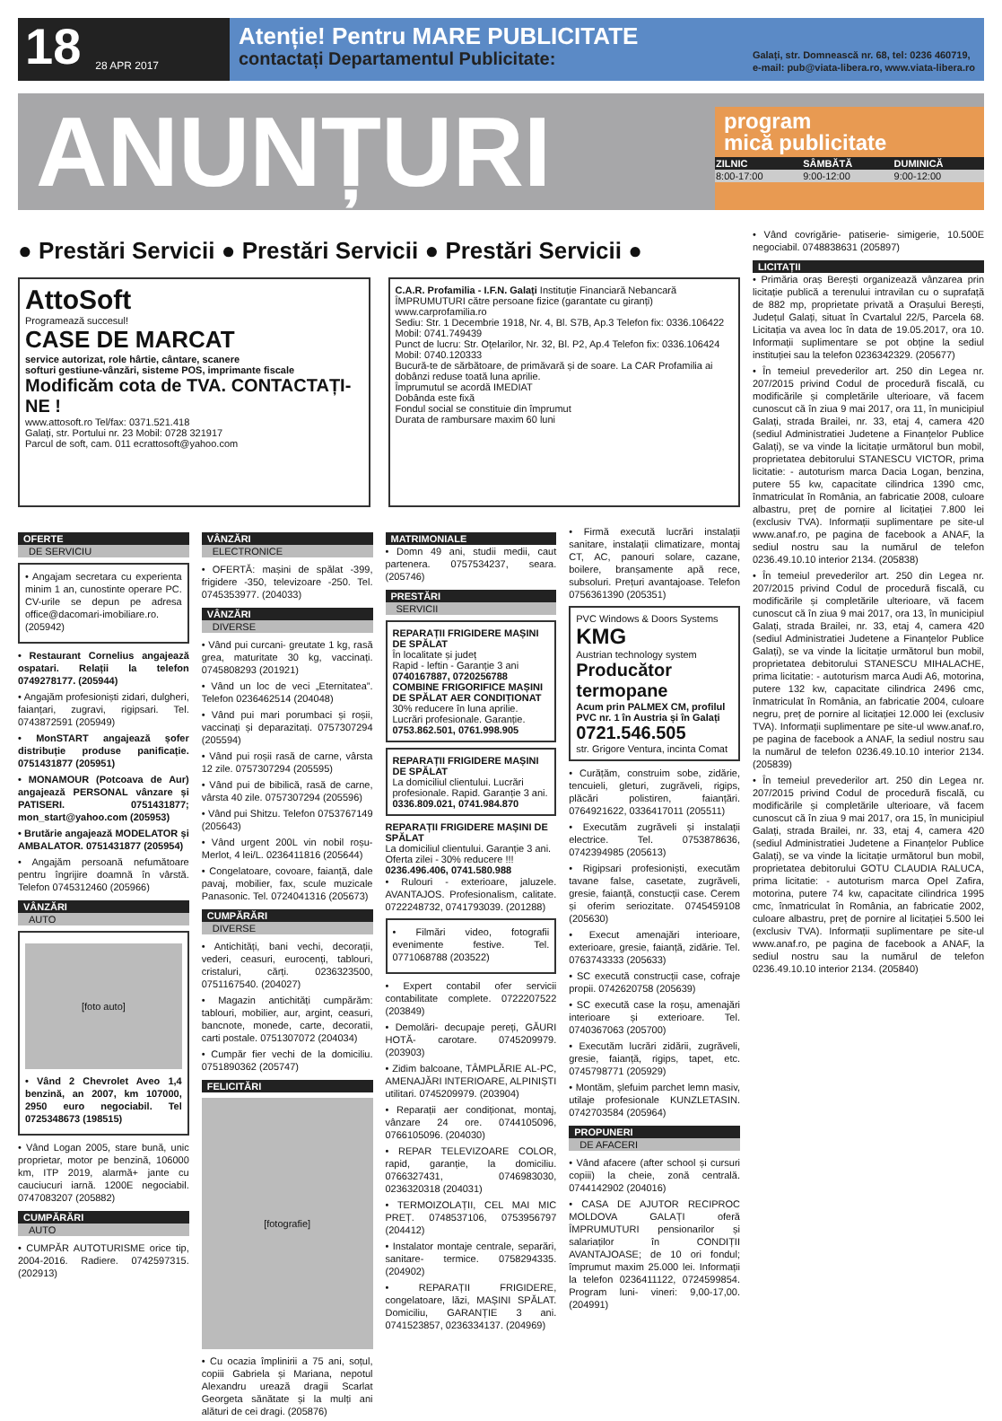18 28 APR 2017
Atenție! Pentru MARE PUBLICITATE
contactați Departamentul Publicitate:
Galați, str. Domnească nr. 68, tel: 0236 460719,
e-mail: pub@viata-libera.ro, www.viata-libera.ro
ANUNȚURI
program
mică publicitate
| ZILNIC | SÂMBĂTĂ | DUMINICĂ |
| --- | --- | --- |
| 8:00-17:00 | 9:00-12:00 | 9:00-12:00 |
● Prestări Servicii ● Prestări Servicii ● Prestări Servicii ●
AttoSoft
Programează succesul!
CASE DE MARCAT
service autorizat, role hârtie, cântare, scanere
softuri gestiune-vânzări, sisteme POS, imprimante fiscale
Modificăm cota de TVA. CONTACTAȚI-NE !
www.attosoft.ro Tel/fax: 0371.521.418
Galați, str. Portului nr. 23 Mobil: 0728 321917
Parcul de soft, cam. 011 ecrattosoft@yahoo.com
C.A.R. Profamilia - I.F.N. Galați Instituție Financiară Nebancară
ÎMPRUMUTURI către persoane fizice (garantate cu giranți)
www.carprofamilia.ro
Sediu: Str. 1 Decembrie 1918, Nr. 4, Bl. S7B, Ap.3 Telefon fix: 0336.106422 Mobil: 0741.749439
Punct de lucru: Str. Oțelarilor, Nr. 32, Bl. P2, Ap.4 Telefon fix: 0336.106424 Mobil: 0740.120333
Bucură-te de sărbătoare, de primăvară și de soare. La CAR Profamilia ai dobânzi reduse toată luna aprilie.
Împrumutul se acordă IMEDIAT
Dobânda este fixă
Fondul social se constituie din împrumut
Durata de rambursare maxim 60 luni
OFERTE
DE SERVICIU
• Angajam secretara cu experienta minim 1 an, cunostinte operare PC. CV-urile se depun pe adresa office@dacomari-imobiliare.ro. (205942)
• Restaurant Cornelius angajează ospatari. Relații la telefon 0749278177. (205944)
• Angajăm profesioniști zidari, dulgheri, faianțari, zugravi, rigipsari. Tel. 0743872591 (205949)
• MonSTART angajează șofer distribuție produse panificație. 0751431877 (205951)
• MONAMOUR (Potcoava de Aur) angajează PERSONAL vânzare și PATISERI. 0751431877; mon_start@yahoo.com (205953)
• Brutărie angajează MODELATOR și AMBALATOR. 0751431877 (205954)
• Angajăm persoană nefumătoare pentru îngrijire doamnă în vârstă. Telefon 0745312460 (205966)
VÂNZĂRI
AUTO
[foto auto]
• Vând 2 Chevrolet Aveo 1,4 benzină, an 2007, km 107000, 2950 euro negociabil. Tel 0725348673 (198515)
• Vând Logan 2005, stare bună, unic proprietar, motor pe benzină, 106000 km, ITP 2019, alarmă+ jante cu cauciucuri iarnă. 1200E negociabil. 0747083207 (205882)
CUMPĂRĂRI
AUTO
• CUMPĂR AUTOTURISME orice tip, 2004-2016. Radiere. 0742597315. (202913)
VÂNZĂRI
ELECTRONICE
• OFERTĂ: mașini de spălat -399, frigidere -350, televizoare -250. Tel. 0745353977. (204033)
VÂNZĂRI
DIVERSE
• Vând pui curcani- greutate 1 kg, rasă grea, maturitate 30 kg, vaccinați. 0745808293 (201921)
• Vând un loc de veci „Eternitatea”. Telefon 0236462514 (204048)
• Vând pui mari porumbaci și roșii, vaccinați și deparazitați. 0757307294 (205594)
• Vând pui roșii rasă de carne, vârsta 12 zile. 0757307294 (205595)
• Vând pui de bibilică, rasă de carne, vârsta 40 zile. 0757307294 (205596)
• Vând pui Shitzu. Telefon 0753767149 (205643)
• Vând urgent 200L vin nobil roșu-Merlot, 4 lei/L. 0236411816 (205644)
• Congelatoare, covoare, faianță, dale pavaj, mobilier, fax, scule muzicale Panasonic. Tel. 0724041316 (205673)
CUMPĂRĂRI
DIVERSE
• Antichități, bani vechi, decorații, vederi, ceasuri, eurocenți, tablouri, cristaluri, cărți. 0236323500, 0751167540. (204027)
• Magazin antichități cumpărăm: tablouri, mobilier, aur, argint, ceasuri, bancnote, monede, carte, decoratii, carti postale. 0751307072 (204034)
• Cumpăr fier vechi de la domiciliu. 0751890362 (205747)
FELICITĂRI
[fotografie]
• Cu ocazia împlinirii a 75 ani, soțul, copiii Gabriela și Mariana, nepotul Alexandru urează dragii Scarlat Georgeta sănătate și la mulți ani alături de cei dragi. (205876)
MATRIMONIALE
• Domn 49 ani, studii medii, caut partenera. 0757534237, seara. (205746)
PRESTĂRI
SERVICII
REPARAȚII FRIGIDERE MAȘINI DE SPĂLAT
În localitate și județ
Rapid - leftin - Garanție 3 ani
0740167887, 0720256788
COMBINE FRIGORIFICE MAȘINI DE SPĂLAT AER CONDIȚIONAT
30% reducere în luna aprilie. Lucrări profesionale. Garanție.
0753.862.501, 0761.998.905
REPARAȚII FRIGIDERE MAȘINI DE SPĂLAT
La domiciliul clientului. Lucrări profesionale. Rapid. Garanție 3 ani.
0336.809.021, 0741.984.870
REPARAȚII FRIGIDERE MAȘINI DE SPĂLAT
La domiciliul clientului. Garanție 3 ani. Oferta zilei - 30% reducere !!!
0236.496.406, 0741.580.988
• Rulouri - exterioare, jaluzele. AVANTAJOS. Profesionalism, calitate. 0722248732, 0741793039. (201288)
• Filmări video, fotografii evenimente festive. Tel. 0771068788 (203522)
• Expert contabil ofer servicii contabilitate complete. 0722207522 (203849)
• Demolări- decupaje pereți, GĂURI HOTĂ- carotare. 0745209979. (203903)
• Zidim balcoane, TÂMPLĂRIE AL-PC, AMENAJĂRI INTERIOARE, ALPINIȘTI utilitari. 0745209979. (203904)
• Reparații aer condiționat, montaj, vânzare 24 ore. 0744105096, 0766105096. (204030)
• REPAR TELEVIZOARE COLOR, rapid, garanție, la domiciliu. 0766327431, 0746983030, 0236320318 (204031)
• TERMOIZOLAȚII, CEL MAI MIC PREȚ. 0748537106, 0753956797 (204412)
• Instalator montaje centrale, separări, sanitare- termice. 0758294335. (204902)
• REPARAȚII FRIGIDERE, congelatoare, lăzi, MAȘINI SPĂLAT. Domiciliu, GARANȚIE 3 ani. 0741523857, 0236334137. (204969)
• Firmă execută lucrări instalații sanitare, instalații climatizare, montaj CT, AC, panouri solare, cazane, boilere, branșamente apă rece, subsoluri. Prețuri avantajoase. Telefon 0756361390 (205351)
PVC Windows & Doors Systems KMG
Austrian technology system
Producător termopane
Acum prin PALMEX CM, profilul PVC nr. 1 în Austria și în Galați
0721.546.505
str. Grigore Ventura, incinta Comat
• Curățăm, construim sobe, zidărie, tencuieli, gleturi, zugrăveli, rigips, plăcări polistiren, faianțări. 0764921622, 0336417011 (205511)
• Executăm zugrăveli și instalații electrice. Tel. 0753878636, 0742394985 (205613)
• Rigipsari profesioniști, executăm tavane false, casetate, zugrăveli, gresie, faianță, constucții case. Cerem și oferim seriozitate. 0745459108 (205630)
• Execut amenajări interioare, exterioare, gresie, faianță, zidărie. Tel. 0763743333 (205633)
• SC execută construcții case, cofraje propii. 0742620758 (205639)
• SC execută case la roșu, amenajări interioare și exterioare. Tel. 0740367063 (205700)
• Executăm lucrări zidării, zugrăveli, gresie, faianță, rigips, tapet, etc. 0745798771 (205929)
• Montăm, șlefuim parchet lemn masiv, utilaje profesionale KUNZLETASIN. 0742703584 (205964)
PROPUNERI
DE AFACERI
• Vând afacere (after school și cursuri copiii) la cheie, zonă centrală. 0744142902 (204016)
• CASA DE AJUTOR RECIPROC MOLDOVA GALAȚI oferă ÎMPRUMUTURI pensionarilor și salariaților în CONDIȚII AVANTAJOASE; de 10 ori fondul; împrumut maxim 25.000 lei. Informații la telefon 0236411122, 0724599854. Program luni- vineri: 9,00-17,00. (204991)
• Vând covrigărie- patiserie- simigerie, 10.500E negociabil. 0748838631 (205897)
LICITAȚII
• Primăria oraș Berești organizează vânzarea prin licitație publică a terenului intravilan cu o suprafață de 882 mp, proprietate privată a Orașului Berești, Județul Galați, situat în Cvartalul 22/5, Parcela 68. Licitația va avea loc în data de 19.05.2017, ora 10. Informații suplimentare se pot obține la sediul instituției sau la telefon 0236342329. (205677)
• În temeiul prevederilor art. 250 din Legea nr. 207/2015 privind Codul de procedură fiscală, cu modificările și completările ulterioare, vă facem cunoscut că în ziua 9 mai 2017, ora 11, în municipiul Galați, strada Brailei, nr. 33, etaj 4, camera 420 (sediul Administratiei Judetene a Finanțelor Publice Galați), se va vinde la licitație următorul bun mobil, proprietatea debitorului STANESCU VICTOR, prima licitatie: - autoturism marca Dacia Logan, benzina, putere 55 kw, capacitate cilindrica 1390 cmc, înmatriculat în România, an fabricatie 2008, culoare albastru, preț de pornire al licitației 7.800 lei (exclusiv TVA). Informații suplimentare pe site-ul www.anaf.ro, pe pagina de facebook a ANAF, la sediul nostru sau la numărul de telefon 0236.49.10.10 interior 2134. (205838)
• În temeiul prevederilor art. 250 din Legea nr. 207/2015 privind Codul de procedură fiscală, cu modificările și completările ulterioare, vă facem cunoscut că în ziua 9 mai 2017, ora 13, în municipiul Galați, strada Brailei, nr. 33, etaj 4, camera 420 (sediul Administratiei Judetene a Finanțelor Publice Galați), se va vinde la licitație următorul bun mobil, proprietatea debitorului STANESCU MIHALACHE, prima licitatie: - autoturism marca Audi A6, motorina, putere 132 kw, capacitate cilindrica 2496 cmc, înmatriculat în România, an fabricatie 2004, culoare negru, preț de pornire al licitației 12.000 lei (exclusiv TVA). Informații suplimentare pe site-ul www.anaf.ro, pe pagina de facebook a ANAF, la sediul nostru sau la numărul de telefon 0236.49.10.10 interior 2134. (205839)
• În temeiul prevederilor art. 250 din Legea nr. 207/2015 privind Codul de procedură fiscală, cu modificările și completările ulterioare, vă facem cunoscut că în ziua 9 mai 2017, ora 15, în municipiul Galați, strada Brailei, nr. 33, etaj 4, camera 420 (sediul Administratiei Judetene a Finanțelor Publice Galați), se va vinde la licitație următorul bun mobil, proprietatea debitorului GOTU CLAUDIA RALUCA, prima licitatie: - autoturism marca Opel Zafira, motorina, putere 74 kw, capacitate cilindrica 1995 cmc, înmatriculat în România, an fabricatie 2002, culoare albastru, preț de pornire al licitației 5.500 lei (exclusiv TVA). Informații suplimentare pe site-ul www.anaf.ro, pe pagina de facebook a ANAF, la sediul nostru sau la numărul de telefon 0236.49.10.10 interior 2134. (205840)